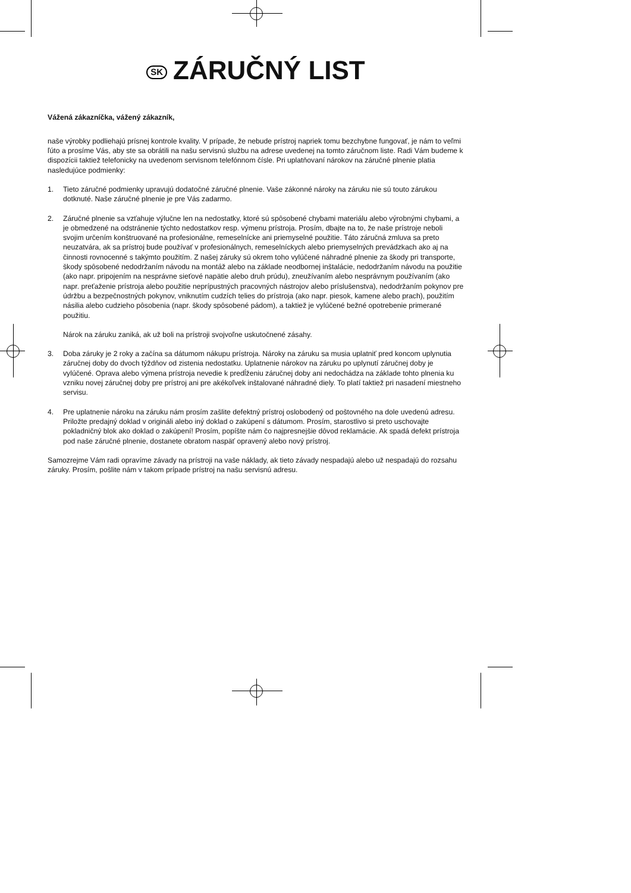SK ZÁRUČNÝ LIST
Vážená zákazníčka, vážený zákazník,
naše výrobky podliehajú prísnej kontrole kvality. V prípade, že nebude prístroj napriek tomu bezchybne fungovať, je nám to veľmi ľúto a prosíme Vás, aby ste sa obrátili na našu servisnú službu na adrese uvedenej na tomto záručnom liste. Radi Vám budeme k dispozícii taktiež telefonicky na uvedenom servisnom telefónnom čísle. Pri uplatňovaní nárokov na záručné plnenie platia nasledujúce podmienky:
1. Tieto záručné podmienky upravujú dodatočné záručné plnenie. Vaše zákonné nároky na záruku nie sú touto zárukou dotknuté. Naše záručné plnenie je pre Vás zadarmo.
2. Záručné plnenie sa vzťahuje výlučne len na nedostatky, ktoré sú spôsobené chybami materiálu alebo výrobnými chybami, a je obmedzené na odstránenie týchto nedostatkov resp. výmenu prístroja. Prosím, dbajte na to, že naše prístroje neboli svojim určením konštruované na profesionálne, remeselnícke ani priemyselné použitie. Táto záručná zmluva sa preto neuzatvára, ak sa prístroj bude používať v profesionálnych, remeselníckych alebo priemyselných prevádzkach ako aj na činnosti rovnocenné s takýmto použitím. Z našej záruky sú okrem toho vylúčené náhradné plnenie za škody pri transporte, škody spôsobené nedodržaním návodu na montáž alebo na základe neodbornej inštalácie, nedodržaním návodu na použitie (ako napr. pripojením na nesprávne sieťové napätie alebo druh prúdu), zneužívaním alebo nesprávnym používaním (ako napr. preťaženie prístroja alebo použitie neprípustných pracovných nástrojov alebo príslušenstva), nedodržaním pokynov pre údržbu a bezpečnostných pokynov, vniknutím cudzích telies do prístroja (ako napr. piesok, kamene alebo prach), použitím násilia alebo cudzieho pôsobenia (napr. škody spôsobené pádom), a taktiež je vylúčené bežné opotrebenie primerané použitiu.
Nárok na záruku zaniká, ak už boli na prístroji svojvoľne uskutočnené zásahy.
3. Doba záruky je 2 roky a začína sa dátumom nákupu prístroja. Nároky na záruku sa musia uplatniť pred koncom uplynutia záručnej doby do dvoch týždňov od zistenia nedostatku. Uplatnenie nárokov na záruku po uplynutí záručnej doby je vylúčené. Oprava alebo výmena prístroja nevedie k predĺženiu záručnej doby ani nedochádza na základe tohto plnenia ku vzniku novej záručnej doby pre prístroj ani pre akékoľvek inštalované náhradné diely. To platí taktiež pri nasadení miestneho servisu.
4. Pre uplatnenie nároku na záruku nám prosím zašlite defektný prístroj oslobodený od poštovného na dole uvedenú adresu. Priložte predajný doklad v origináli alebo iný doklad o zakúpení s dátumom. Prosím, starostlivo si preto uschovajte pokladničný blok ako doklad o zakúpení! Prosím, popíšte nám čo najpresnejšie dôvod reklamácie. Ak spadá defekt prístroja pod naše záručné plnenie, dostanete obratom naspäť opravený alebo nový prístroj.
Samozrejme Vám radi opravíme závady na prístroji na vaše náklady, ak tieto závady nespadajú alebo už nespadajú do rozsahu záruky. Prosím, pošlite nám v takom prípade prístroj na našu servisnú adresu.